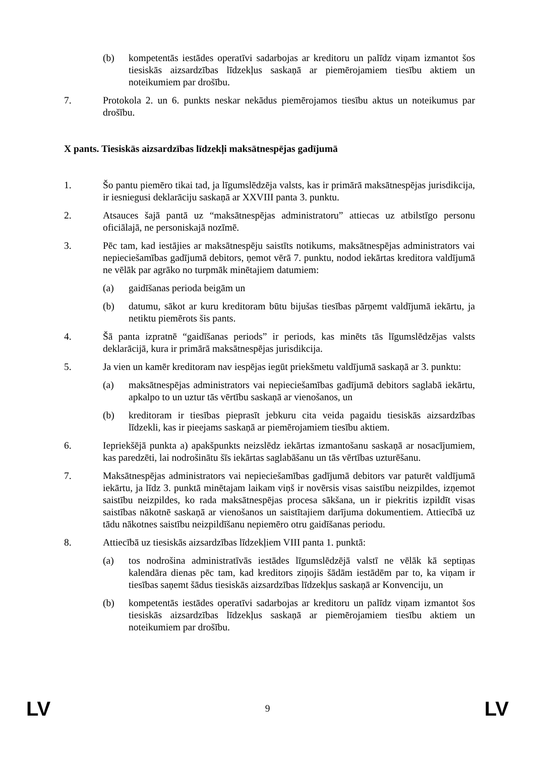(b) kompetentās iestādes operatīvi sadarbojas ar kreditoru un palīdz viņam izmantot šos tiesiskās aizsardzības līdzekļus saskaņā ar piemērojamiem tiesību aktiem un noteikumiem par drošību.
7. Protokola 2. un 6. punkts neskar nekādus piemērojamos tiesību aktus un noteikumus par drošību.
X pants. Tiesiskās aizsardzības līdzekļi maksātnespējas gadījumā
1. Šo pantu piemēro tikai tad, ja līgumslēdzēja valsts, kas ir primārā maksātnespējas jurisdikcija, ir iesniegusi deklarāciju saskaņā ar XXVIII panta 3. punktu.
2. Atsauces šajā pantā uz “maksātnespējas administratoru” attiecas uz atbilstīgo personu oficiālajā, ne personiskajā nozīmē.
3. Pēc tam, kad iestājies ar maksātnespēju saistīts notikums, maksātnespējas administrators vai nepieciešamības gadījumā debitors, ņemot vērā 7. punktu, nodod iekārtas kreditora valdījumā ne vēlāk par agrāko no turpmāk minētajiem datumiem:
(a) gaidīšanas perioda beigām un
(b) datumu, sākot ar kuru kreditoram būtu bijušas tiesības pārņemt valdījumā iekārtu, ja netiktu piemērots šis pants.
4. Šā panta izpratnē “gaidīšanas periods” ir periods, kas minēts tās līgumslēdzējas valsts deklarācijā, kura ir primārā maksātnespējas jurisdikcija.
5. Ja vien un kamēr kreditoram nav iespējas iegūt priekšmetu valdījumā saskaņā ar 3. punktu:
(a) maksātnespējas administrators vai nepieciešamības gadījumā debitors saglabā iekārtu, apkalpo to un uztur tās vērtību saskaņā ar vienošanos, un
(b) kreditoram ir tiesības pieprasīt jebkuru cita veida pagaidu tiesiskās aizsardzības līdzekli, kas ir pieejams saskaņā ar piemērojamiem tiesību aktiem.
6. Iepriekšējā punkta a) apakšpunkts neizslēdz iekārtas izmantošanu saskaņā ar nosacījumiem, kas paredzēti, lai nodrošinātu šīs iekārtas saglabāšanu un tās vērtības uzturēšanu.
7. Maksātnespējas administrators vai nepieciešamības gadījumā debitors var paturēt valdījumā iekārtu, ja līdz 3. punktā minētajam laikam viņš ir novērsis visas saistību neizpildes, izņemot saistību neizpildes, ko rada maksātnespējas procesa sākšana, un ir piekritis izpildīt visas saistības nākotnē saskaņā ar vienošanos un saistītajiem darījuma dokumentiem. Attiecībā uz tādu nākotnes saistību neizpildīšanu nepiemēro otru gaidīšanas periodu.
8. Attiecībā uz tiesiskās aizsardzības līdzekļiem VIII panta 1. punktā:
(a) tos nodrošina administratīvās iestādes līgumslēdzējā valstī ne vēlāk kā septiņas kalendāra dienas pēc tam, kad kreditors ziņojis šādām iestādēm par to, ka viņam ir tiesības saņemt šādus tiesiskās aizsardzības līdzekļus saskaņā ar Konvenciju, un
(b) kompetentās iestādes operatīvi sadarbojas ar kreditoru un palīdz viņam izmantot šos tiesiskās aizsardzības līdzekļus saskaņā ar piemērojamiem tiesību aktiem un noteikumiem par drošību.
LV 9 LV